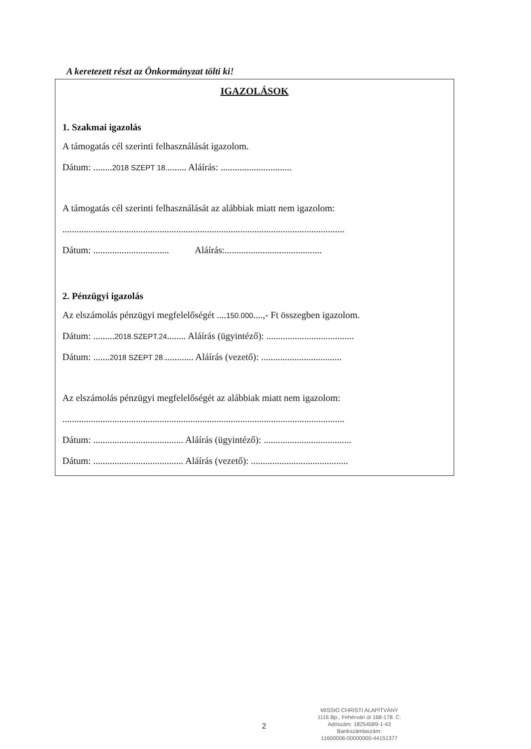A keretezett részt az Önkormányzat tölti ki!
IGAZOLÁSOK
1. Szakmai igazolás
A támogatás cél szerinti felhasználását igazolom.
Dátum: ........2018 SZEPT 18......... Aláírás: ..............................
A támogatás cél szerinti felhasználását az alábbiak miatt nem igazolom:
.......................................................................................................................
Dátum: ................................ Aláírás:.........................................
2. Pénzügyi igazolás
Az elszámolás pénzügyi megfelelőségét ....150.000....,- Ft összegben igazolom.
Dátum: .........2018.SZEPT.24........ Aláírás (ügyintéző): .....................................
Dátum: .......2018 SZEPT 28............. Aláírás (vezető): ..................................
Az elszámolás pénzügyi megfelelőségét az alábbiak miatt nem igazolom:
.......................................................................................................................
Dátum: ...................................... Aláírás (ügyintéző): .....................................
Dátum: ...................................... Aláírás (vezető): .........................................
MISSIO CHRISTI ALAPÍTVÁNY
1116 Bp., Fehérvári út 168-178. C.
Adószám: 18254589-1-43
Bankszámlaszám:
11600006-00000000-44151377
2